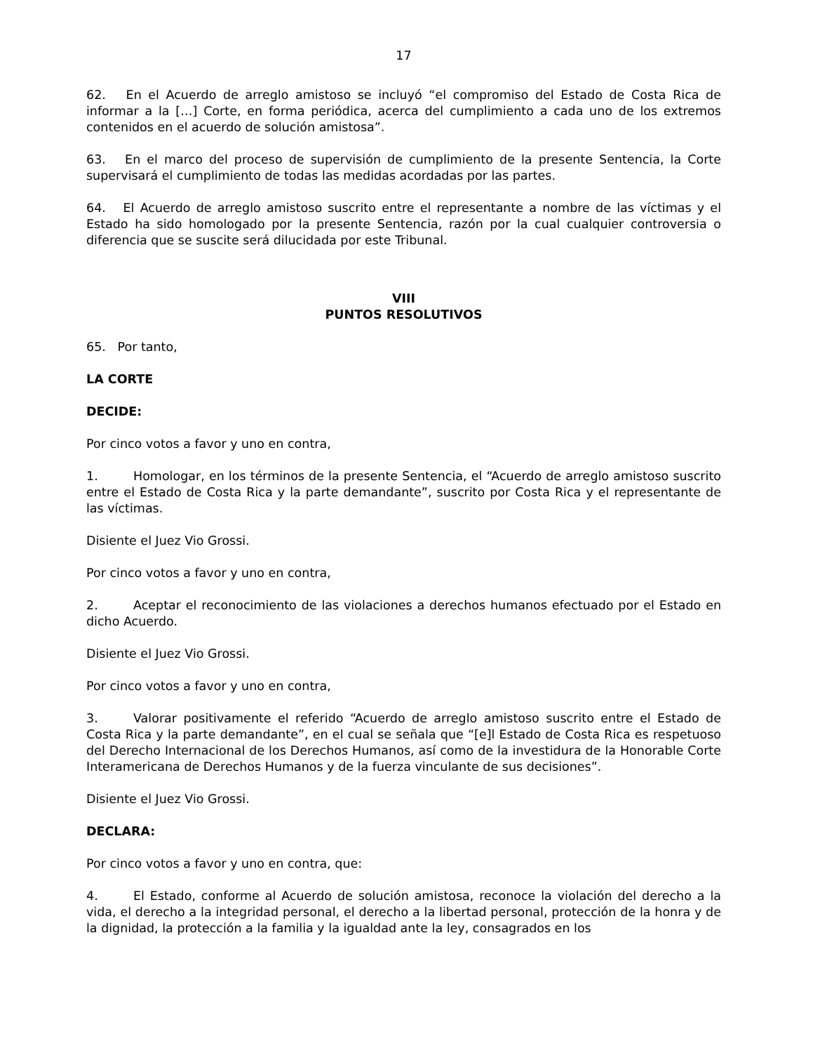17
62. En el Acuerdo de arreglo amistoso se incluyó “el compromiso del Estado de Costa Rica de informar a la […] Corte, en forma periódica, acerca del cumplimiento a cada uno de los extremos contenidos en el acuerdo de solución amistosa”.
63. En el marco del proceso de supervisión de cumplimiento de la presente Sentencia, la Corte supervisará el cumplimiento de todas las medidas acordadas por las partes.
64. El Acuerdo de arreglo amistoso suscrito entre el representante a nombre de las víctimas y el Estado ha sido homologado por la presente Sentencia, razón por la cual cualquier controversia o diferencia que se suscite será dilucidada por este Tribunal.
VIII
PUNTOS RESOLUTIVOS
65. Por tanto,
LA CORTE
DECIDE:
Por cinco votos a favor y uno en contra,
1. Homologar, en los términos de la presente Sentencia, el “Acuerdo de arreglo amistoso suscrito entre el Estado de Costa Rica y la parte demandante”, suscrito por Costa Rica y el representante de las víctimas.
Disiente el Juez Vio Grossi.
Por cinco votos a favor y uno en contra,
2. Aceptar el reconocimiento de las violaciones a derechos humanos efectuado por el Estado en dicho Acuerdo.
Disiente el Juez Vio Grossi.
Por cinco votos a favor y uno en contra,
3. Valorar positivamente el referido “Acuerdo de arreglo amistoso suscrito entre el Estado de Costa Rica y la parte demandante”, en el cual se señala que “[e]l Estado de Costa Rica es respetuoso del Derecho Internacional de los Derechos Humanos, así como de la investidura de la Honorable Corte Interamericana de Derechos Humanos y de la fuerza vinculante de sus decisiones”.
Disiente el Juez Vio Grossi.
DECLARA:
Por cinco votos a favor y uno en contra, que:
4. El Estado, conforme al Acuerdo de solución amistosa, reconoce la violación del derecho a la vida, el derecho a la integridad personal, el derecho a la libertad personal, protección de la honra y de la dignidad, la protección a la familia y la igualdad ante la ley, consagrados en los